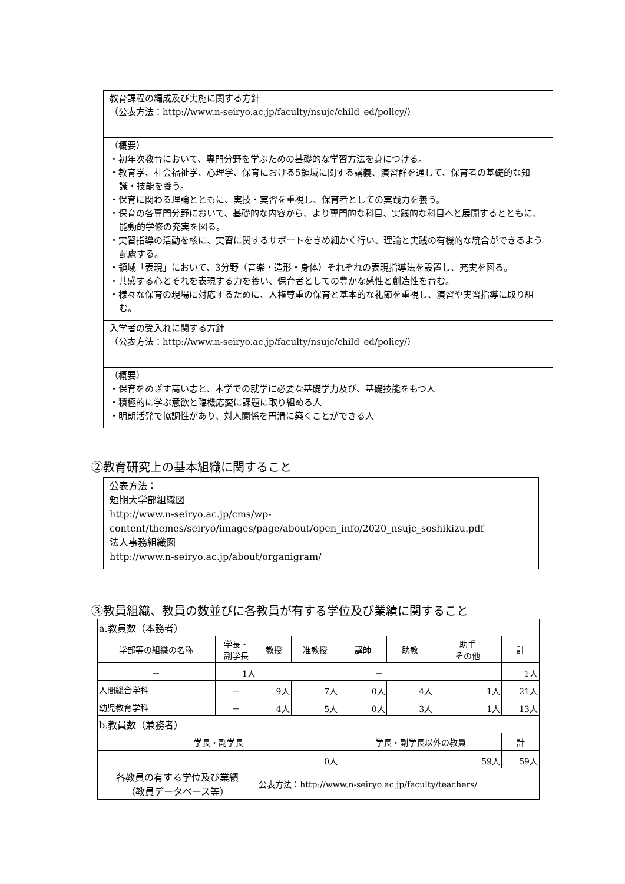教育課程の編成及び実施に関する方針
（公表方法：http://www.n-seiryo.ac.jp/faculty/nsujc/child_ed/policy/）
（概要）
・初年次教育において、専門分野を学ぶための基礎的な学習方法を身につける。
・教育学、社会福祉学、心理学、保育における5領域に関する講義、演習群を通して、保育者の基礎的な知識・技能を養う。
・保育に関わる理論とともに、実技・実習を重視し、保育者としての実践力を養う。
・保育の各専門分野において、基礎的な内容から、より専門的な科目、実践的な科目へと展開するとともに、能動的学修の充実を図る。
・実習指導の活動を核に、実習に関するサポートをきめ細かく行い、理論と実践の有機的な統合ができるよう配慮する。
・領域「表現」において、3分野（音楽・造形・身体）それぞれの表現指導法を設置し、充実を図る。
・共感する心とそれを表現する力を養い、保育者としての豊かな感性と創造性を育む。
・様々な保育の現場に対応するために、人権尊重の保育と基本的な礼節を重視し、演習や実習指導に取り組む。
入学者の受入れに関する方針
（公表方法：http://www.n-seiryo.ac.jp/faculty/nsujc/child_ed/policy/）
（概要）
・保育をめざす高い志と、本学での就学に必要な基礎学力及び、基礎技能をもつ人
・積極的に学ぶ意欲と臨機応変に課題に取り組める人
・明朗活発で協調性があり、対人関係を円滑に築くことができる人
②教育研究上の基本組織に関すること
公表方法：
短期大学部組織図
http://www.n-seiryo.ac.jp/cms/wp-
content/themes/seiryo/images/page/about/open_info/2020_nsujc_soshikizu.pdf
法人事務組織図
http://www.n-seiryo.ac.jp/about/organigram/
③教員組織、教員の数並びに各教員が有する学位及び業績に関すること
| a.教員数（本務者） | | | | | | | |
| 学部等の組織の名称 | 学長・ 副学長 | 教授 | 准教授 | 講師 | 助教 | 助手 その他 | 計 |
| － | 1人 | － | | | | | 1人 |
| 人間総合学科 | － | 9人 | 7人 | 0人 | 4人 | 1人 | 21人 |
| 幼児教育学科 | － | 4人 | 5人 | 0人 | 3人 | 1人 | 13人 |
| b.教員数（兼務者） | | | | | | | |
| 学長・副学長 | | | | 学長・副学長以外の教員 | | | 計 |
| 0人 | | | | 59人 | | | 59人 |
| 各教員の有する学位及び業績 （教員データベース等） | | 公表方法：http://www.n-seiryo.ac.jp/faculty/teachers/ | | | | | |